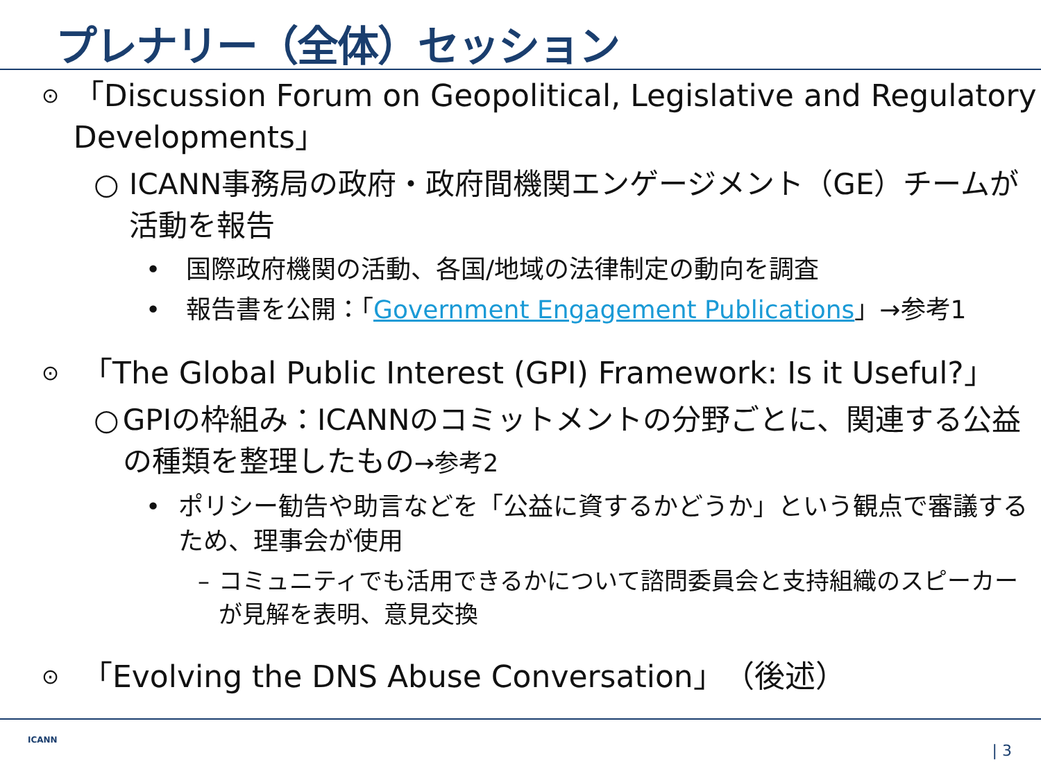プレナリー（全体）セッション
⊙ 「Discussion Forum on Geopolitical, Legislative and Regulatory Developments」
○ ICANN事務局の政府・政府間機関エンゲージメント（GE）チームが活動を報告
• 国際政府機関の活動、各国/地域の法律制定の動向を調査
• 報告書を公開：「Government Engagement Publications」→参考1
⊙ 「The Global Public Interest (GPI) Framework: Is it Useful?」
○ GPIの枠組み：ICANNのコミットメントの分野ごとに、関連する公益の種類を整理したもの→参考2
• ポリシー勧告や助言などを「公益に資するかどうか」という観点で審議するため、理事会が使用
– コミュニティでも活用できるかについて諮問委員会と支持組織のスピーカーが見解を表明、意見交換
⊙ 「Evolving the DNS Abuse Conversation」（後述）
ICANN
| 3